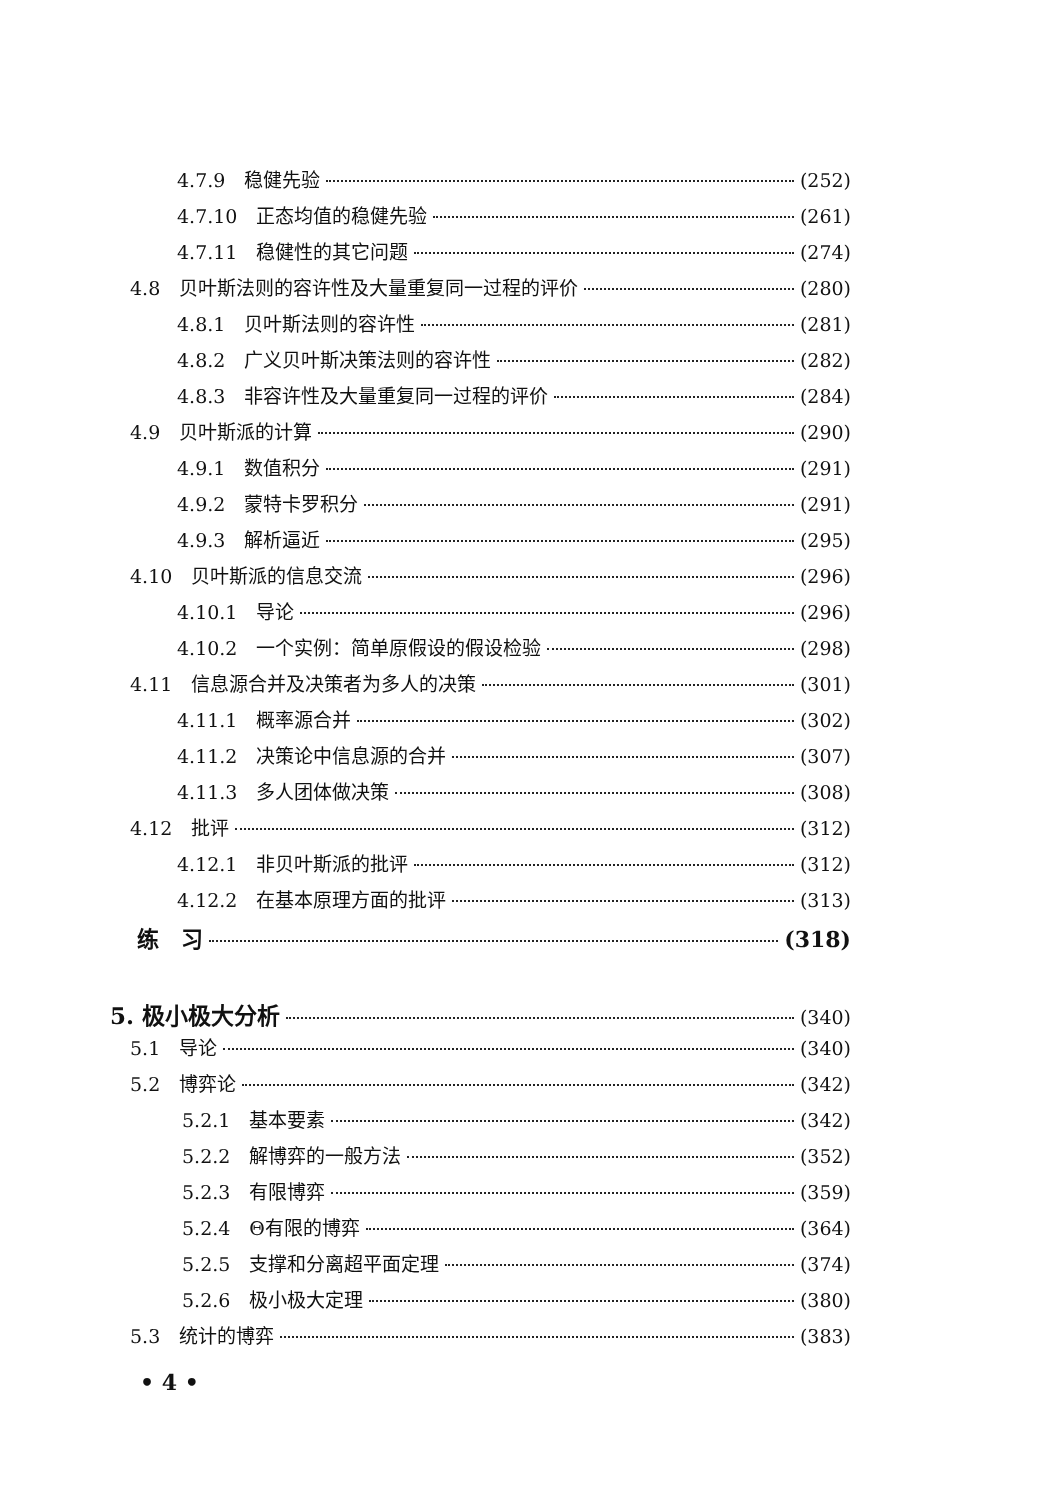4.7.9　稳健先验 (252)
4.7.10　正态均值的稳健先验 (261)
4.7.11　稳健性的其它问题 (274)
4.8　贝叶斯法则的容许性及大量重复同一过程的评价 (280)
4.8.1　贝叶斯法则的容许性 (281)
4.8.2　广义贝叶斯决策法则的容许性 (282)
4.8.3　非容许性及大量重复同一过程的评价 (284)
4.9　贝叶斯派的计算 (290)
4.9.1　数值积分 (291)
4.9.2　蒙特卡罗积分 (291)
4.9.3　解析逼近 (295)
4.10　贝叶斯派的信息交流 (296)
4.10.1　导论 (296)
4.10.2　一个实例：简单原假设的假设检验 (298)
4.11　信息源合并及决策者为多人的决策 (301)
4.11.1　概率源合并 (302)
4.11.2　决策论中信息源的合并 (307)
4.11.3　多人团体做决策 (308)
4.12　批评 (312)
4.12.1　非贝叶斯派的批评 (312)
4.12.2　在基本原理方面的批评 (313)
练　习 (318)
5. 极小极大分析 (340)
5.1　导论 (340)
5.2　博弈论 (342)
5.2.1　基本要素 (342)
5.2.2　解博弈的一般方法 (352)
5.2.3　有限博弈 (359)
5.2.4　Θ有限的博弈 (364)
5.2.5　支撑和分离超平面定理 (374)
5.2.6　极小极大定理 (380)
5.3　统计的博弈 (383)
• 4 •